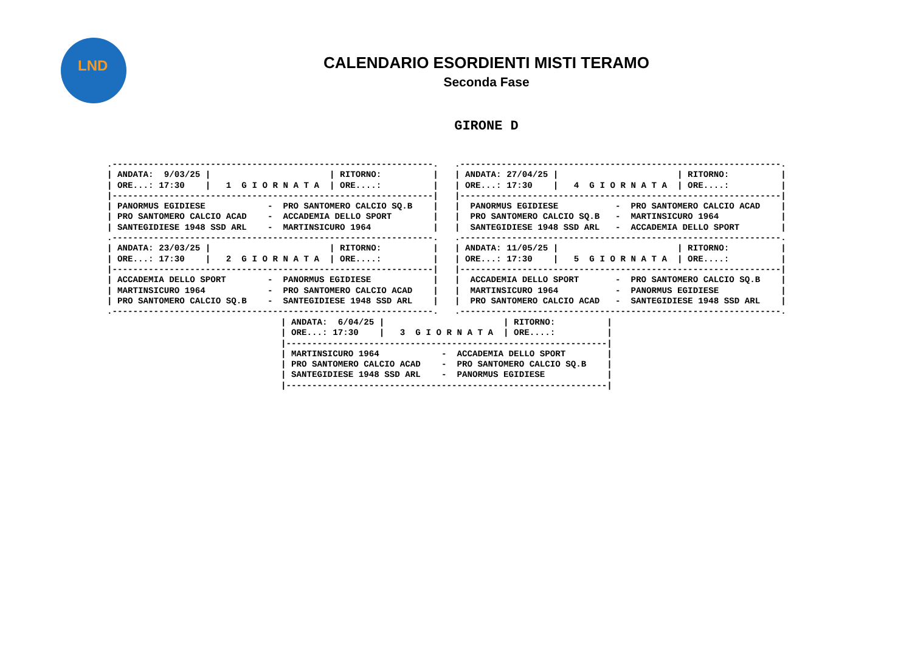LND
CALENDARIO ESORDIENTI MISTI TERAMO
Seconda Fase
GIRONE D
.--------------------------------------------------------------.
| ANDATA:  9/03/25 |                       | RITORNO:          |
| ORE...: 17:30    |   1  G I O R N A T A  | ORE....:          |
|--------------------------------------------------------------|
| PANORMUS EGIDIESE            -  PRO SANTOMERO CALCIO SQ.B    |
| PRO SANTOMERO CALCIO ACAD    -  ACCADEMIA DELLO SPORT        |
| SANTEGIDIESE 1948 SSD ARL    -  MARTINSICURO 1964            |
.--------------------------------------------------------------.
| ANDATA: 23/03/25 |                       | RITORNO:          |
| ORE...: 17:30    |   2  G I O R N A T A  | ORE....:          |
|--------------------------------------------------------------|
| ACCADEMIA DELLO SPORT        -  PANORMUS EGIDIESE            |
| MARTINSICURO 1964            -  PRO SANTOMERO CALCIO ACAD    |
| PRO SANTOMERO CALCIO SQ.B    -  SANTEGIDIESE 1948 SSD ARL    |
.--------------------------------------------------------------.
.--------------------------------------------------------------.
| ANDATA: 27/04/25 |                       | RITORNO:          |
| ORE...: 17:30    |   4  G I O R N A T A  | ORE....:          |
|--------------------------------------------------------------|
|  PANORMUS EGIDIESE           -  PRO SANTOMERO CALCIO ACAD    |
|  PRO SANTOMERO CALCIO SQ.B   -  MARTINSICURO 1964            |
|  SANTEGIDIESE 1948 SSD ARL   -  ACCADEMIA DELLO SPORT        |
.--------------------------------------------------------------.
| ANDATA: 11/05/25 |                       | RITORNO:          |
| ORE...: 17:30    |   5  G I O R N A T A  | ORE....:          |
|--------------------------------------------------------------|
|  ACCADEMIA DELLO SPORT       -  PRO SANTOMERO CALCIO SQ.B    |
|  MARTINSICURO 1964           -  PANORMUS EGIDIESE            |
|  PRO SANTOMERO CALCIO ACAD   -  SANTEGIDIESE 1948 SSD ARL    |
.--------------------------------------------------------------.
| ANDATA:  6/04/25 |                       | RITORNO:          |
| ORE...: 17:30    |   3  G I O R N A T A  | ORE....:          |
|--------------------------------------------------------------|
| MARTINSICURO 1964            -  ACCADEMIA DELLO SPORT        |
| PRO SANTOMERO CALCIO ACAD    -  PRO SANTOMERO CALCIO SQ.B    |
| SANTEGIDIESE 1948 SSD ARL    -  PANORMUS EGIDIESE            |
|--------------------------------------------------------------|